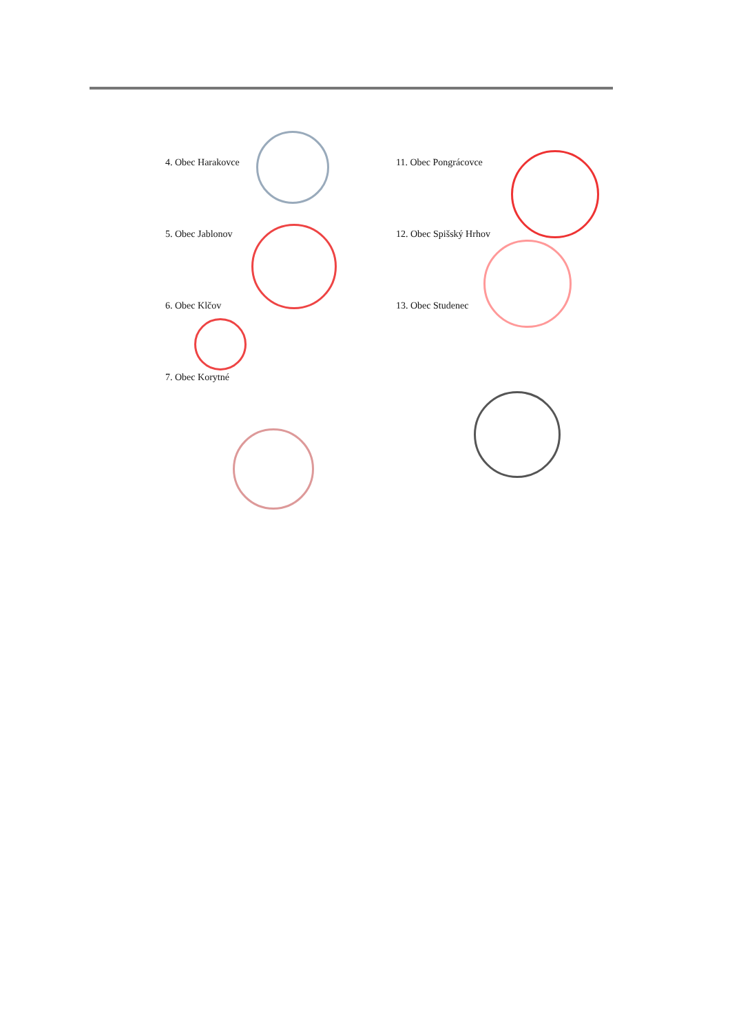4. Obec Harakovce
5. Obec Jablonov
6. Obec Klčov
7. Obec Korytné
11. Obec Pongrácovce
12. Obec Spišský Hrhov
13. Obec Studenec